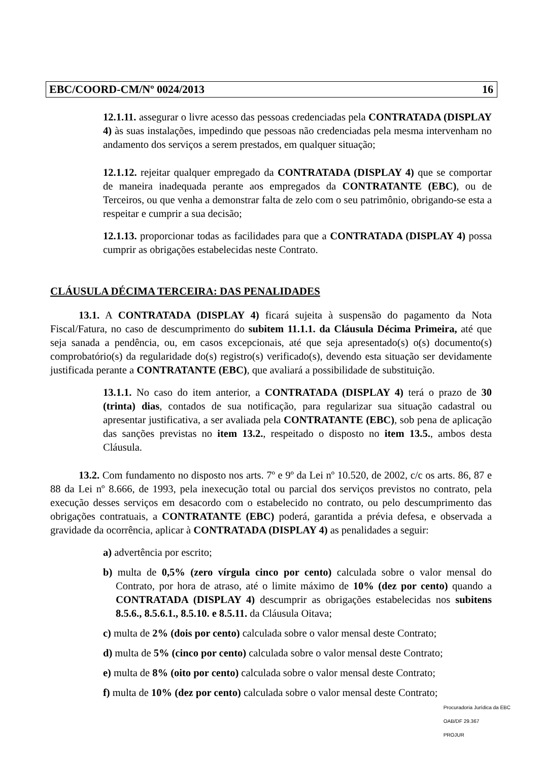EBC/COORD-CM/Nº 0024/2013 16
12.1.11. assegurar o livre acesso das pessoas credenciadas pela CONTRATADA (DISPLAY 4) às suas instalações, impedindo que pessoas não credenciadas pela mesma intervenham no andamento dos serviços a serem prestados, em qualquer situação;
12.1.12. rejeitar qualquer empregado da CONTRATADA (DISPLAY 4) que se comportar de maneira inadequada perante aos empregados da CONTRATANTE (EBC), ou de Terceiros, ou que venha a demonstrar falta de zelo com o seu patrimônio, obrigando-se esta a respeitar e cumprir a sua decisão;
12.1.13. proporcionar todas as facilidades para que a CONTRATADA (DISPLAY 4) possa cumprir as obrigações estabelecidas neste Contrato.
CLÁUSULA DÉCIMA TERCEIRA: DAS PENALIDADES
13.1. A CONTRATADA (DISPLAY 4) ficará sujeita à suspensão do pagamento da Nota Fiscal/Fatura, no caso de descumprimento do subitem 11.1.1. da Cláusula Décima Primeira, até que seja sanada a pendência, ou, em casos excepcionais, até que seja apresentado(s) o(s) documento(s) comprobatório(s) da regularidade do(s) registro(s) verificado(s), devendo esta situação ser devidamente justificada perante a CONTRATANTE (EBC), que avaliará a possibilidade de substituição.
13.1.1. No caso do item anterior, a CONTRATADA (DISPLAY 4) terá o prazo de 30 (trinta) dias, contados de sua notificação, para regularizar sua situação cadastral ou apresentar justificativa, a ser avaliada pela CONTRATANTE (EBC), sob pena de aplicação das sanções previstas no item 13.2., respeitado o disposto no item 13.5., ambos desta Cláusula.
13.2. Com fundamento no disposto nos arts. 7º e 9º da Lei nº 10.520, de 2002, c/c os arts. 86, 87 e 88 da Lei nº 8.666, de 1993, pela inexecução total ou parcial dos serviços previstos no contrato, pela execução desses serviços em desacordo com o estabelecido no contrato, ou pelo descumprimento das obrigações contratuais, a CONTRATANTE (EBC) poderá, garantida a prévia defesa, e observada a gravidade da ocorrência, aplicar à CONTRATADA (DISPLAY 4) as penalidades a seguir:
a) advertência por escrito;
b) multa de 0,5% (zero vírgula cinco por cento) calculada sobre o valor mensal do Contrato, por hora de atraso, até o limite máximo de 10% (dez por cento) quando a CONTRATADA (DISPLAY 4) descumprir as obrigações estabelecidas nos subitens 8.5.6., 8.5.6.1., 8.5.10. e 8.5.11. da Cláusula Oitava;
c) multa de 2% (dois por cento) calculada sobre o valor mensal deste Contrato;
d) multa de 5% (cinco por cento) calculada sobre o valor mensal deste Contrato;
e) multa de 8% (oito por cento) calculada sobre o valor mensal deste Contrato;
f) multa de 10% (dez por cento) calculada sobre o valor mensal deste Contrato;
Procuradoria Jurídica da EBC
OAB/DF 29.367
PROJUR